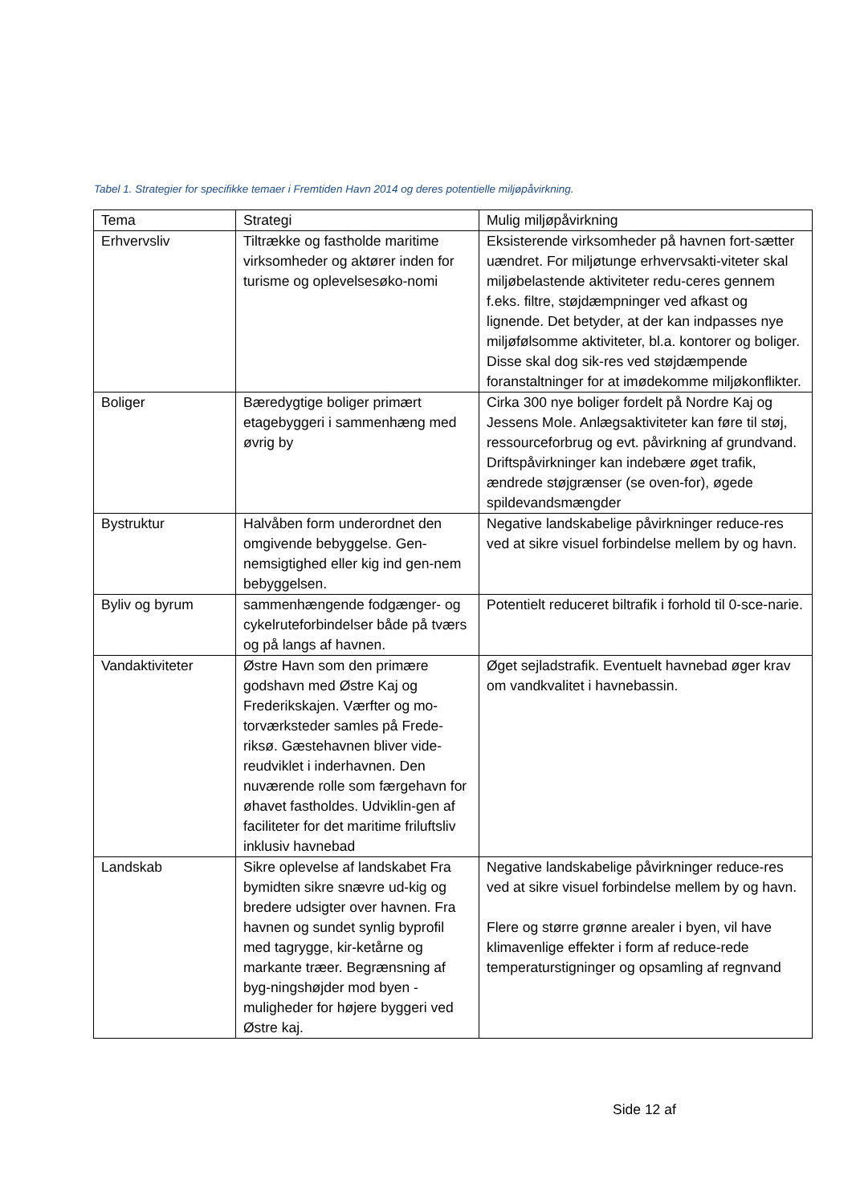Tabel 1. Strategier for specifikke temaer i Fremtiden Havn 2014 og deres potentielle miljøpåvirkning.
| Tema | Strategi | Mulig miljøpåvirkning |
| --- | --- | --- |
| Erhvervsliv | Tiltrække og fastholde maritime virksomheder og aktører inden for turisme og oplevelsesøko-nomi | Eksisterende virksomheder på havnen fort-sætter uændret. For miljøtunge erhvervsakti-viteter skal miljøbelastende aktiviteter redu-ceres gennem f.eks. filtre, støjdæmpninger ved afkast og lignende. Det betyder, at der kan indpasses nye miljøfølsomme aktiviteter, bl.a. kontorer og boliger. Disse skal dog sik-res ved støjdæmpende foranstaltninger for at imødekomme miljøkonflikter. |
| Boliger | Bæredygtige boliger primært etagebyggeri i sammenhæng med øvrig by | Cirka 300 nye boliger fordelt på Nordre Kaj og Jessens Mole. Anlægsaktiviteter kan føre til støj, ressourceforbrug og evt. påvirkning af grundvand. Driftspåvirkninger kan indebære øget trafik, ændrede støjgrænser (se oven-for), øgede spildevandsmængder |
| Bystruktur | Halvåben form underordnet den omgivende bebyggelse. Gen-nemsigtighed eller kig ind gen-nem bebyggelsen. | Negative landskabelige påvirkninger reduce-res ved at sikre visuel forbindelse mellem by og havn. |
| Byliv og byrum | sammenhængende fodgænger- og cykelruteforbindelser både på tværs og på langs af havnen. | Potentielt reduceret biltrafik i forhold til 0-sce-narie. |
| Vandaktiviteter | Østre Havn som den primære godshavn med Østre Kaj og Frederikskajen. Værfter og mo-torværksteder samles på Frede-riksø. Gæstehavnen bliver vide-reudviklet i inderhavnen. Den nuværende rolle som færgehavn for øhavet fastholdes. Udviklin-gen af faciliteter for det maritime friluftsliv inklusiv havnebad | Øget sejladstrafik. Eventuelt havnebad øger krav om vandkvalitet i havnebassin. |
| Landskab | Sikre oplevelse af landskabet Fra bymidten sikre snævre ud-kig og bredere udsigter over havnen. Fra havnen og sundet synlig byprofil med tagrygge, kir-ketårne og markante træer. Begrænsning af byg-ningshøjder mod byen - muligheder for højere byggeri ved Østre kaj. | Negative landskabelige påvirkninger reduce-res ved at sikre visuel forbindelse mellem by og havn. Flere og større grønne arealer i byen, vil have klimavenlige effekter i form af reduce-rede temperaturstigninger og opsamling af regnvand |
Side 12 af